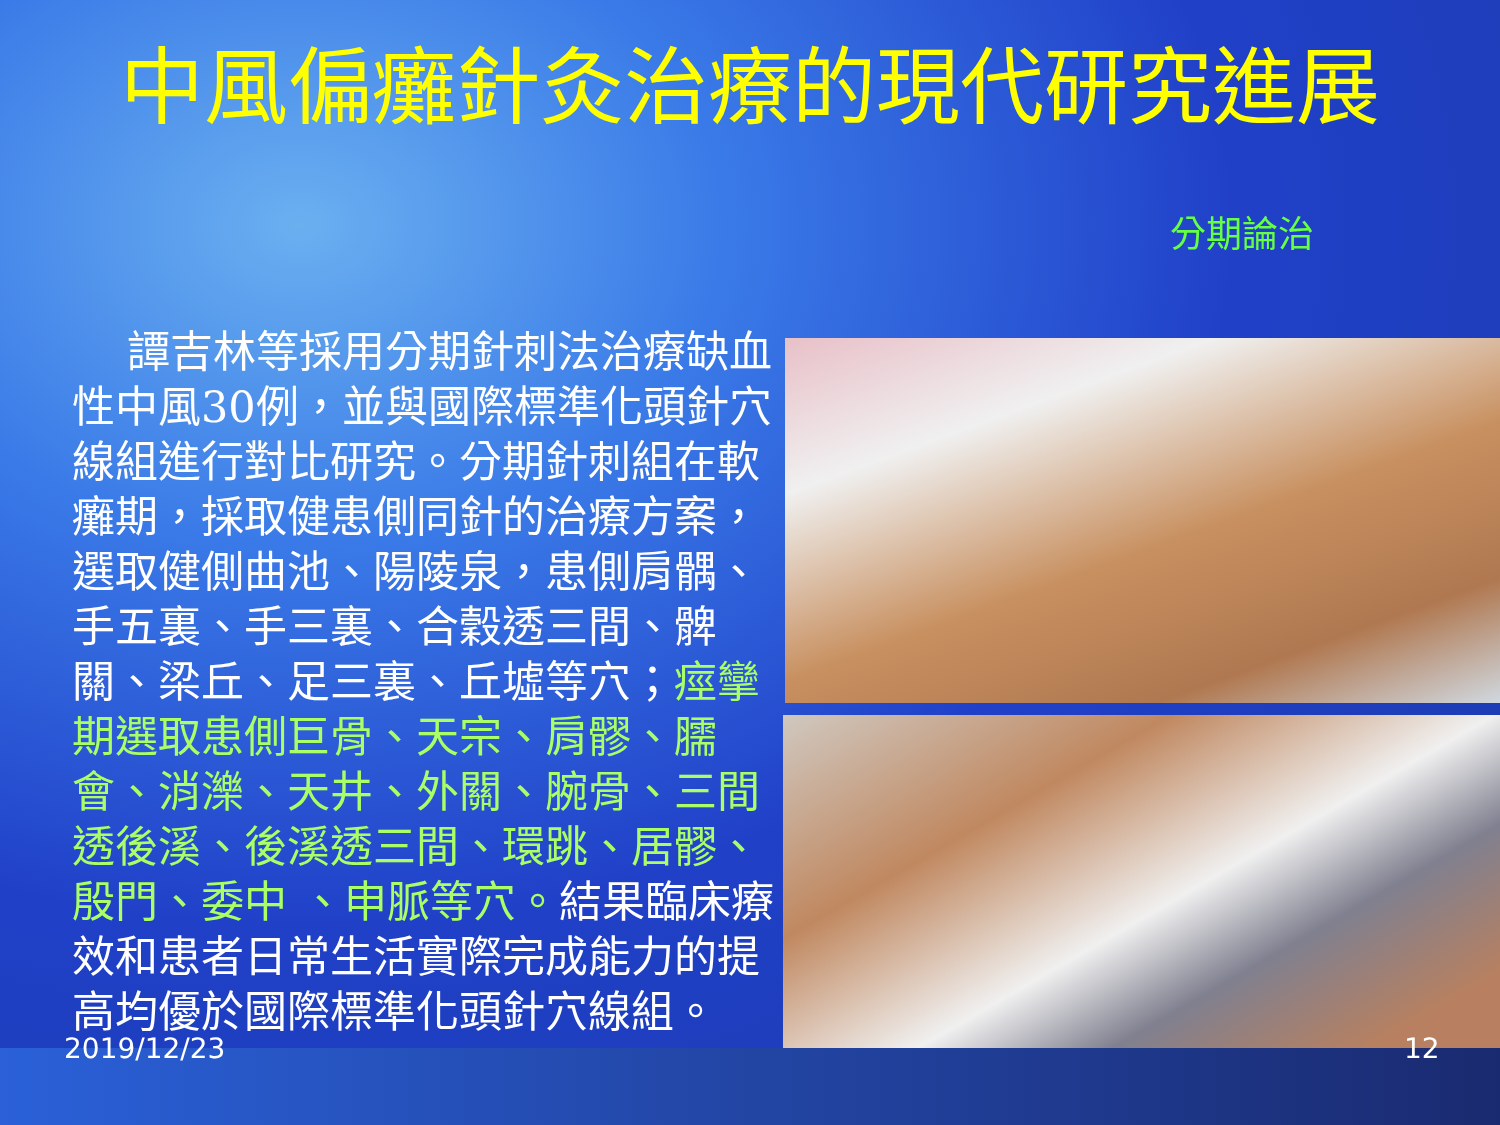中風偏癱針灸治療的現代研究進展
分期論治
譚吉林等採用分期針刺法治療缺血性中風30例，並與國際標準化頭針穴線組進行對比研究。分期針刺組在軟癱期，採取健患側同針的治療方案，選取健側曲池、陽陵泉，患側肩髃、手五裏、手三裏、合穀透三間、髀關、梁丘、足三裏、丘墟等穴；痙攣期選取患側巨骨、天宗、肩髎、臑會、消濼、天井、外關、腕骨、三間透後溪、後溪透三間、環跳、居髎、殷門、委中 、申脈等穴。結果臨床療效和患者日常生活實際完成能力的提高均優於國際標準化頭針穴線組。
2019/12/23 12